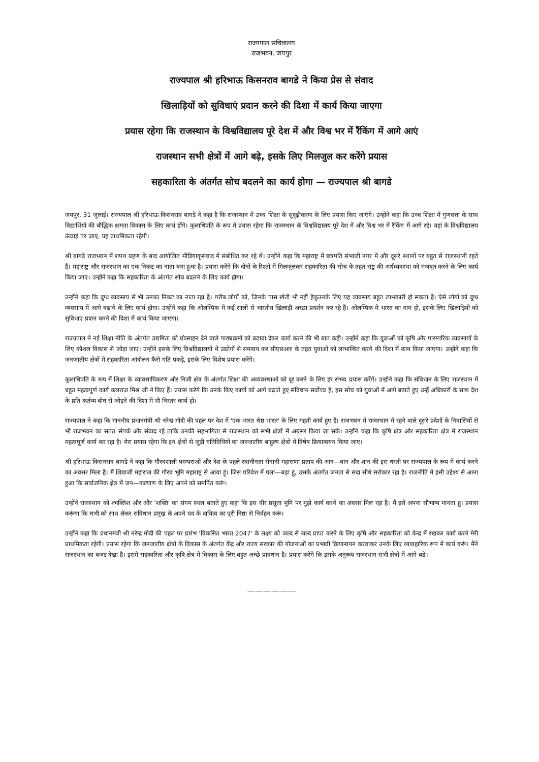राज्यपाल सचिवालय
राजभवन, जयपुर
राज्यपाल श्री हरिभाऊ किसनराव बागडे ने किया प्रेस से संवाद
खिलाड़ियों को सुविधाएं प्रदान करने की दिशा में कार्य किया जाएगा
प्रयास रहेगा कि राजस्थान के विश्वविद्यालय पूरे देश में और विश्व भर में रैंकिंग में आगे आएं
राजस्थान सभी क्षेत्रों में आगे बढ़े, इसके लिए मिलजुल कर करेंगे प्रयास
सहकारिता के अंतर्गत सोच बदलने का कार्य होगा — राज्यपाल श्री बागडे
जयपुर, 31 जुलाई। राज्यपाल श्री हरिभाऊ किसनराव बागडे ने कहा है कि राजस्थान में उच्च शिक्षा के सुदृढ़ीकरण के लिए प्रयास किए जाएंगे। उन्होंने कहा कि उच्च शिक्षा में गुणवत्ता के साथ विद्यार्थियों की बौद्धिक क्षमता विकास के लिए कार्य होंगे। कुलाधिपति के रूप में प्रयास रहेगा कि राजस्थान के विश्वविद्यालय पूरे देश में और विश्व भर में रैंकिंग में आगे रहे। यहां के विश्वविद्यालय ऊंचाई पर जाए, यह प्राथमिकता रहेगी।
श्री बागडे राजभवन में शपथ ग्रहण के बाद आयोजित मीडियाकृसंवाद में संबोधित कर रहे थे। उन्होंने कहा कि महाराष्ट्र में छत्रपति संभाजी नगर में और दूसरे स्थानों पर बहुत से राजस्थानी रहते हैं। महाराष्ट्र और राजस्थान का एक निकट का नाता बना हुआ है। प्रयास करेंगे कि दोनों के रिश्तों में मिलजुलकर सहकारिता की सोच के तहत राष्ट्र की अर्थव्यवस्था को मजबूत करने के लिए कार्य किया जाए। उन्होंने कहा कि सहकारिता के अंतर्गत सोच बदलने के लिए कार्य होगा।
उन्होंने कहा कि दुग्ध व्यवसाय से भी उनका निकट का नाता रहा है। गरीब लोगों को, जिनके पास खेती भी नहीं हैकृउनके लिए यह व्यवसाय बहुत लाभकारी हो सकता है। ऐसे लोगों को दुग्ध व्यवसाय में आगे बढाने के लिए कार्य होगा। उन्होंने कहा कि ओलम्पिक में कई सालों से भारतीय खिलाड़ी अच्छा प्रदर्शन कर रहे हैं। ओलम्पिक में भारत का नाम हो, इसके लिए खिलाड़ियों को सुविधाएं प्रदान करने की दिशा में कार्य किया जाएगा।
राज्यपाल ने नई शिक्षा नीति के अंतर्गत उद्यमिता को प्रोत्साहन देने वाले पाठ्यक्रमों को बढ़ावा देकर कार्य करने की भी बात कही। उन्होंने कहा कि युवाओं को कृषि और पारम्परिक व्यवसायों के लिए कौशल विकास से जोड़ा जाए। उन्होंने इसके लिए विश्वविद्यालयों में उद्योगों से समन्वय कर सीएसआर के तहत युवाओं को लाभान्वित करने की दिशा में काम किया जाएगा। उन्होंने कहा कि जनजातीय क्षेत्रों में सहकारिता आंदोलन कैसे गति पकड़े, इसके लिए विशेष प्रयास करेंगे।
कुलाधिपति के रूप में शिक्षा के व्यावसायिकरण और निजी क्षेत्र के अंतर्गत शिक्षा की अव्यवस्थाओं को दूर करने के लिए हर संभव प्रयास करेंगें। उन्होने कहा कि संविधान के लिए राजस्थान में बहुत महत्वपूर्ण कार्य कलराज मिश्र जी ने किए हैं। प्रयास करेंगे कि उनके किए कार्यो को आगे बढ़ाते हुए संविधान सर्वोच्च है, इस सोच को युवाओं में आगे बढ़ाते हुए उन्हें अधिकारों के साथ देश के प्रति कर्तव्य बोध से जोड़ने की दिशा में भी निरंतर कार्य हो।
राज्यपाल ने कहा कि माननीय प्रधानमंत्री श्री नरेन्द्र मोदी की पहल पर देश में 'एक भारत श्रेष्ठ भारत' के लिए महती कार्य हुए हैं। राजभवन में राजस्थान में रहने वाले दूसरे प्रदेशों के निवासियों से भी राजभवन का सतत संपर्क और संवाद रहे ताकि उनकी सहभागिता से राजस्थान को सभी क्षेत्रों में अग्रसर किया जा सके। उन्होंने कहा कि कृषि क्षेत्र और सहकारिता क्षेत्र में राजस्थान महत्वपूर्ण कार्य कर रहा है। मेरा प्रयास रहेगा कि इन क्षेत्रों से जुड़ी गतिविधियों का जनजातीय बाहुल्य क्षेत्रो में विषेष क्रियान्वयन किया जाए।
श्री हरिभाऊ किसनराव बागडे ने कहा कि गौरवशाली परम्पराओं और देश के पहले स्वाधीनता सेनानी महाराणा प्रताप की आन—बान और शान की इस धरती पर राज्यपाल के रूप में कार्य करने का अवसर मिला है। मैं शिवाजी महाराज की गौरव भूमि महाराष्ट्र से आया हूं। जिस परिवेश में पला—बढ़ा हूं, उसके अंतर्गत जनता से सदा सीधे सरोकार रहा है। राजनीति में इसी उद्देश्य से आना हुआ कि सार्वजनिक क्षेत्र में जन—कल्याण के लिए अपने को समर्पित करूं।
उन्होंने राजस्थान को श्भक्तिश और और 'शक्ति' का संगम स्थल बताते हुए कहा कि इस वीर प्रसूता भूमि पर मुझे कार्य करने का अवसर मिल रहा है। मैं इसे अपना सौभाग्य मानता हूं। प्रयास करूंगा कि सभी को साथ लेकर संविधान प्रमुख के अपने पद के दायित्व का पूरी निष्ठा से निर्वहन करूं।
उन्होंने कहा कि प्रधानमंत्री श्री नरेन्द्र मोदी की पहल पर प्रारंभ 'विकसित भारत 2047' के लक्ष्य को जल्द से जल्द प्राप्त करने के लिए कृषि और सहकारिता को केन्द्र में रखकर कार्य करने मेरी प्राथमिकता रहेगी। प्रयास रहेगा कि जनजातीय क्षेत्रों के विकास के अंतर्गत केंद्र और राज्य सरकार की योजनाओं का प्रभावी क्रियान्वयन करवाकर उनके लिए व्यावहारिक रूप में कार्य करूं। मैंने राजस्थान का बजट देखा है। इसमे सहकारिता और कृषि क्षेत्र में विकास के लिए बहुत अच्छे प्रावधान है। प्रयास करेंगे कि इसके अनुरूप राजस्थान सभी क्षेत्रों में आगे बढे।
——————